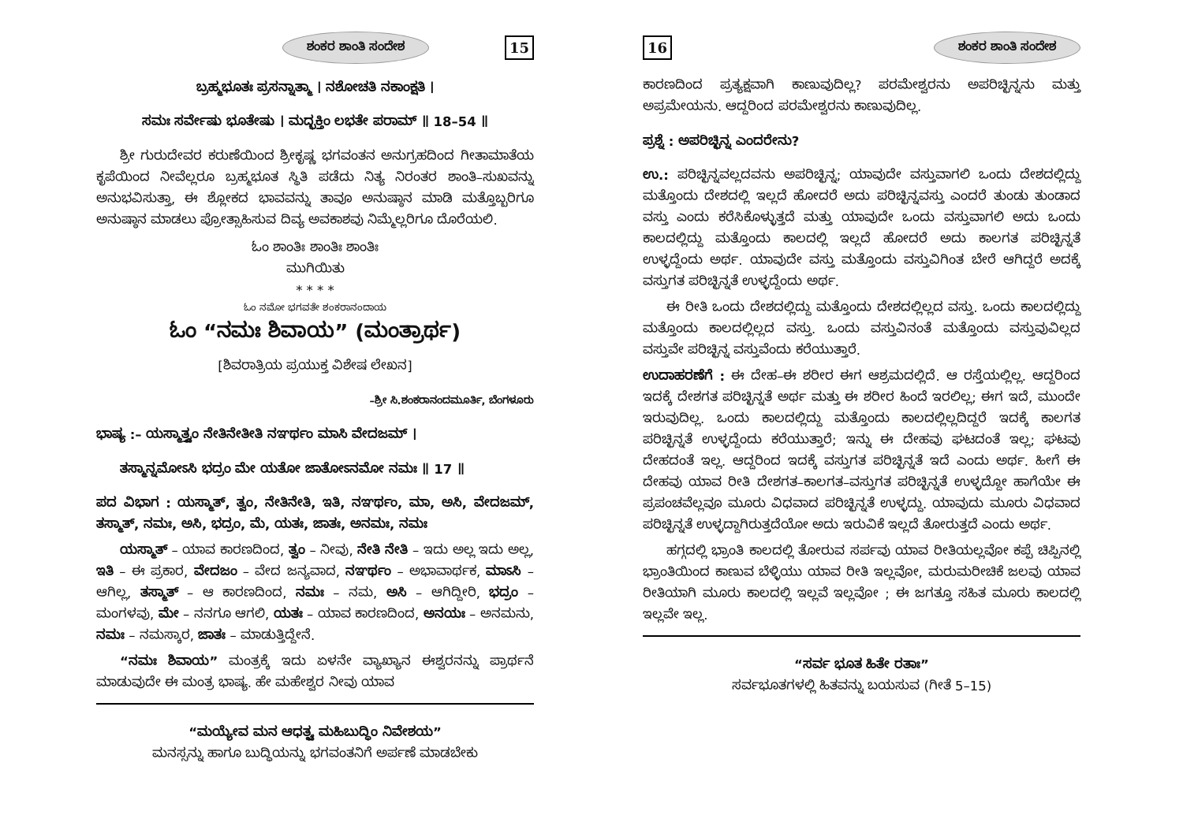ಶಂಕರ ಶಾಂತಿ ಸಂದೇಶ 15
ಬ್ರಹ್ಮಭೂತಃ ಪ್ರಸನ್ನಾತ್ಮಾ । ನಶೋಚತಿ ನಕಾಂಕ್ಷತಿ ।
ಸಮಃ ಸರ್ವೇಷು ಭೂತೇಷು । ಮದ್ಭಕ್ತಿಂ ಲಭತೇ ಪರಾಮ್ ॥ 18–54 ॥
ಶ್ರೀ ಗುರುದೇವರ ಕರುಣೆಯಿಂದ ಶ್ರೀಕೃಷ್ಣ ಭಗವಂತನ ಅನುಗ್ರಹದಿಂದ ಗೀತಾಮಾತೆಯ ಕೃಪೆಯಿಂದ ನೀವೆಲ್ಲರೂ ಬ್ರಹ್ಮಭೂತ ಸ್ಥಿತಿ ಪಡೆದು ನಿತ್ಯ ನಿರಂತರ ಶಾಂತಿ–ಸುಖವನ್ನು ಅನುಭವಿಸುತ್ತಾ, ಈ ಶ್ಲೋಕದ ಭಾವವನ್ನು ತಾವೂ ಅನುಷ್ಠಾನ ಮಾಡಿ ಮತ್ತೊಬ್ಬರಿಗೂ ಅನುಷ್ಠಾನ ಮಾಡಲು ಪ್ರೋತ್ಸಾಹಿಸುವ ದಿವ್ಯ ಅವಕಾಶವು ನಿಮ್ಮೆಲ್ಲರಿಗೂ ದೊರೆಯಲಿ.
ಓಂ ಶಾಂತಿಃ ಶಾಂತಿಃ ಶಾಂತಿಃ
ಮುಗಿಯಿತು
* * * *
ಓಂ ನಮೋ ಭಗವತೇ ಶಂಕರಾನಂದಾಯ
ಓಂ “ನಮಃ ಶಿವಾಯ” (ಮಂತ್ರಾರ್ಥ)
[ಶಿವರಾತ್ರಿಯ ಪ್ರಯುಕ್ತ ವಿಶೇಷ ಲೇಖನ]
–ಶ್ರೀ ಸಿ.ಶಂಕರಾನಂದಮೂರ್ತಿ, ಬೆಂಗಳೂರು
ಭಾಷ್ಯ :– ಯಸ್ಮಾತ್ತ್ವಂ ನೇತಿನೇತೀತಿ ನಞರ್ಥಂ ಮಾಸಿ ವೇದಜಮ್ ।
ತಸ್ಮಾನ್ನಮೋಽಸಿ ಭದ್ರಂ ಮೇ ಯತೋ ಜಾತೋಽನಮೋ ನಮಃ ॥ 17 ॥
ಪದ ವಿಭಾಗ : ಯಸ್ಮಾತ್, ತ್ವಂ, ನೇತಿನೇತಿ, ಇತಿ, ನಞರ್ಥಂ, ಮಾ, ಅಸಿ, ವೇದಜಮ್, ತಸ್ಮಾತ್, ನಮಃ, ಅಸಿ, ಭದ್ರಂ, ಮೆ, ಯತಃ, ಜಾತಃ, ಅನಮಃ, ನಮಃ
ಯಸ್ಮಾತ್ – ಯಾವ ಕಾರಣದಿಂದ, ತ್ವಂ – ನೀವು, ನೇತಿ ನೇತಿ – ಇದು ಅಲ್ಲ ಇದು ಅಲ್ಲ, ಇತಿ – ಈ ಪ್ರಕಾರ, ವೇದಜಂ – ವೇದ ಜನ್ಯವಾದ, ನಞರ್ಥಂ – ಅಭಾವಾರ್ಥಕ, ಮಾಽಸಿ – ಆಗಿಲ್ಲ, ತಸ್ಮಾತ್ – ಆ ಕಾರಣದಿಂದ, ನಮಃ – ನಮ, ಅಸಿ – ಆಗಿದ್ದೀರಿ, ಭದ್ರಂ – ಮಂಗಳವು, ಮೇ – ನನಗೂ ಆಗಲಿ, ಯತಃ – ಯಾವ ಕಾರಣದಿಂದ, ಅನಯಃ – ಅನಮನು, ನಮಃ – ನಮಸ್ಕಾರ, ಜಾತಃ – ಮಾಡುತ್ತಿದ್ದೇನೆ.
“ನಮಃ ಶಿವಾಯ” ಮಂತ್ರಕ್ಕೆ ಇದು ಏಳನೇ ವ್ಯಾಖ್ಯಾನ ಈಶ್ವರನನ್ನು ಪ್ರಾರ್ಥನೆ ಮಾಡುವುದೇ ಈ ಮಂತ್ರ ಭಾಷ್ಯ. ಹೇ ಮಹೇಶ್ವರ ನೀವು ಯಾವ
“ಮಯ್ಯೇವ ಮನ ಆಧತ್ಸ್ವ ಮಹಿಬುದ್ಧಿಂ ನಿವೇಶಯ”
ಮನಸ್ಸನ್ನು ಹಾಗೂ ಬುದ್ಧಿಯನ್ನು ಭಗವಂತನಿಗೆ ಅರ್ಪಣೆ ಮಾಡಬೇಕು
16 ಶಂಕರ ಶಾಂತಿ ಸಂದೇಶ
ಕಾರಣದಿಂದ ಪ್ರತ್ಯಕ್ಷವಾಗಿ ಕಾಣುವುದಿಲ್ಲ? ಪರಮೇಶ್ವರನು ಅಪರಿಚ್ಛಿನ್ನನು ಮತ್ತು ಅಪ್ರಮೇಯನು. ಆದ್ದರಿಂದ ಪರಮೇಶ್ವರನು ಕಾಣುವುದಿಲ್ಲ.
ಪ್ರಶ್ನೆ : ಅಪರಿಚ್ಛಿನ್ನ ಎಂದರೇನು?
ಉ.: ಪರಿಚ್ಛಿನ್ನವಲ್ಲದವನು ಅಪರಿಚ್ಛಿನ್ನ; ಯಾವುದೇ ವಸ್ತುವಾಗಲಿ ಒಂದು ದೇಶದಲ್ಲಿದ್ದು ಮತ್ತೊಂದು ದೇಶದಲ್ಲಿ ಇಲ್ಲದೆ ಹೋದರೆ ಅದು ಪರಿಚ್ಛಿನ್ನವಸ್ತು ಎಂದರೆ ತುಂಡು ತುಂಡಾದ ವಸ್ತು ಎಂದು ಕರೆಸಿಕೊಳ್ಳುತ್ತದೆ ಮತ್ತು ಯಾವುದೇ ಒಂದು ವಸ್ತುವಾಗಲಿ ಅದು ಒಂದು ಕಾಲದಲ್ಲಿದ್ದು ಮತ್ತೊಂದು ಕಾಲದಲ್ಲಿ ಇಲ್ಲದೆ ಹೋದರೆ ಅದು ಕಾಲಗತ ಪರಿಚ್ಛಿನ್ನತೆ ಉಳ್ಳದ್ದೆಂದು ಅರ್ಥ. ಯಾವುದೇ ವಸ್ತು ಮತ್ತೊಂದು ವಸ್ತುವಿಗಿಂತ ಬೇರೆ ಆಗಿದ್ದರೆ ಅದಕ್ಕೆ ವಸ್ತುಗತ ಪರಿಚ್ಛಿನ್ನತೆ ಉಳ್ಳದ್ದೆಂದು ಅರ್ಥ.
ಈ ರೀತಿ ಒಂದು ದೇಶದಲ್ಲಿದ್ದು ಮತ್ತೊಂದು ದೇಶದಲ್ಲಿಲ್ಲದ ವಸ್ತು. ಒಂದು ಕಾಲದಲ್ಲಿದ್ದು ಮತ್ತೊಂದು ಕಾಲದಲ್ಲಿಲ್ಲದ ವಸ್ತು. ಒಂದು ವಸ್ತುವಿನಂತೆ ಮತ್ತೊಂದು ವಸ್ತುವುವಿಲ್ಲದ ವಸ್ತುವೇ ಪರಿಚ್ಛಿನ್ನ ವಸ್ತುವೆಂದು ಕರೆಯುತ್ತಾರೆ.
ಉದಾಹರಣೆಗೆ : ಈ ದೇಹ–ಈ ಶರೀರ ಈಗ ಆಶ್ರಮದಲ್ಲಿದೆ. ಆ ರಸ್ತೆಯಲ್ಲಿಲ್ಲ. ಆದ್ದರಿಂದ ಇದಕ್ಕೆ ದೇಶಗತ ಪರಿಚ್ಛಿನ್ನತೆ ಅರ್ಥ ಮತ್ತು ಈ ಶರೀರ ಹಿಂದೆ ಇರಲಿಲ್ಲ; ಈಗ ಇದೆ, ಮುಂದೇ ಇರುವುದಿಲ್ಲ. ಒಂದು ಕಾಲದಲ್ಲಿದ್ದು ಮತ್ತೊಂದು ಕಾಲದಲ್ಲಿಲ್ಲದಿದ್ದರೆ ಇದಕ್ಕೆ ಕಾಲಗತ ಪರಿಚ್ಛಿನ್ನತೆ ಉಳ್ಳದ್ದೆಂದು ಕರೆಯುತ್ತಾರೆ; ಇನ್ನು ಈ ದೇಹವು ಘಟದಂತೆ ಇಲ್ಲ; ಘಟವು ದೇಹದಂತೆ ಇಲ್ಲ. ಆದ್ದರಿಂದ ಇದಕ್ಕೆ ವಸ್ತುಗತ ಪರಿಚ್ಛಿನ್ನತೆ ಇದೆ ಎಂದು ಅರ್ಥ. ಹೀಗೆ ಈ ದೇಹವು ಯಾವ ರೀತಿ ದೇಶಗತ–ಕಾಲಗತ–ವಸ್ತುಗತ ಪರಿಚ್ಛಿನ್ನತೆ ಉಳ್ಳದ್ದೋ ಹಾಗೆಯೇ ಈ ಪ್ರಪಂಚವೆಲ್ಲವೂ ಮೂರು ವಿಧವಾದ ಪರಿಚ್ಛಿನ್ನತೆ ಉಳ್ಳದ್ದು. ಯಾವುದು ಮೂರು ವಿಧವಾದ ಪರಿಚ್ಛಿನ್ನತೆ ಉಳ್ಳದ್ದಾಗಿರುತ್ತದೆಯೋ ಅದು ಇರುವಿಕೆ ಇಲ್ಲದೆ ತೋರುತ್ತದೆ ಎಂದು ಅರ್ಥ.
ಹಗ್ಗದಲ್ಲಿ ಭ್ರಾಂತಿ ಕಾಲದಲ್ಲಿ ತೋರುವ ಸರ್ಪವು ಯಾವ ರೀತಿಯಲ್ಲವೋ ಕಪ್ಪೆ ಚಿಪ್ಪಿನಲ್ಲಿ ಭ್ರಾಂತಿಯಿಂದ ಕಾಣುವ ಬೆಳ್ಳಿಯು ಯಾವ ರೀತಿ ಇಲ್ಲವೋ, ಮರುಮರೀಚಿಕೆ ಜಲವು ಯಾವ ರೀತಿಯಾಗಿ ಮೂರು ಕಾಲದಲ್ಲಿ ಇಲ್ಲವೆ ಇಲ್ಲವೋ ; ಈ ಜಗತ್ತೂ ಸಹಿತ ಮೂರು ಕಾಲದಲ್ಲಿ ಇಲ್ಲವೇ ಇಲ್ಲ.
“ಸರ್ವ ಭೂತ ಹಿತೇ ರತಾಃ”
ಸರ್ವಭೂತಗಳಲ್ಲಿ ಹಿತವನ್ನು ಬಯಸುವ (ಗೀತೆ 5–15)